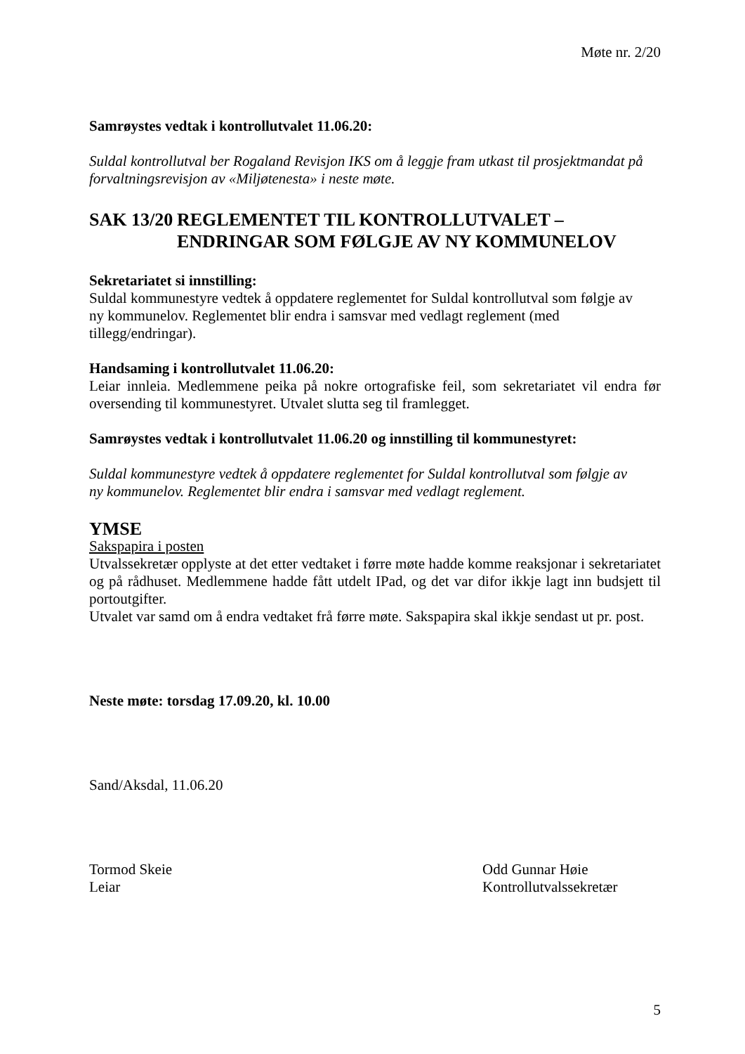Møte nr. 2/20
Samrøystes vedtak i kontrollutvalet 11.06.20:
Suldal kontrollutval ber Rogaland Revisjon IKS om å leggje fram utkast til prosjektmandat på forvaltningsrevisjon av «Miljøtenesta» i neste møte.
SAK 13/20 REGLEMENTET TIL KONTROLLUTVALET –
ENDRINGAR SOM FØLGJE AV NY KOMMUNELOV
Sekretariatet si innstilling:
Suldal kommunestyre vedtek å oppdatere reglementet for Suldal kontrollutval som følgje av
ny kommunelov. Reglementet blir endra i samsvar med vedlagt reglement (med
tillegg/endringar).
Handsaming i kontrollutvalet 11.06.20:
Leiar innleia. Medlemmene peika på nokre ortografiske feil, som sekretariatet vil endra før oversending til kommunestyret. Utvalet slutta seg til framlegget.
Samrøystes vedtak i kontrollutvalet 11.06.20 og innstilling til kommunestyret:
Suldal kommunestyre vedtek å oppdatere reglementet for Suldal kontrollutval som følgje av
ny kommunelov. Reglementet blir endra i samsvar med vedlagt reglement.
YMSE
Sakspapira i posten
Utvalssekretær opplyste at det etter vedtaket i førre møte hadde komme reaksjonar i sekretariatet og på rådhuset. Medlemmene hadde fått utdelt IPad, og det var difor ikkje lagt inn budsjett til portoutgifter.
Utvalet var samd om å endra vedtaket frå førre møte. Sakspapira skal ikkje sendast ut pr. post.
Neste møte: torsdag 17.09.20, kl. 10.00
Sand/Aksdal, 11.06.20
Tormod Skeie
Leiar
Odd Gunnar Høie
Kontrollutvalssekretær
5